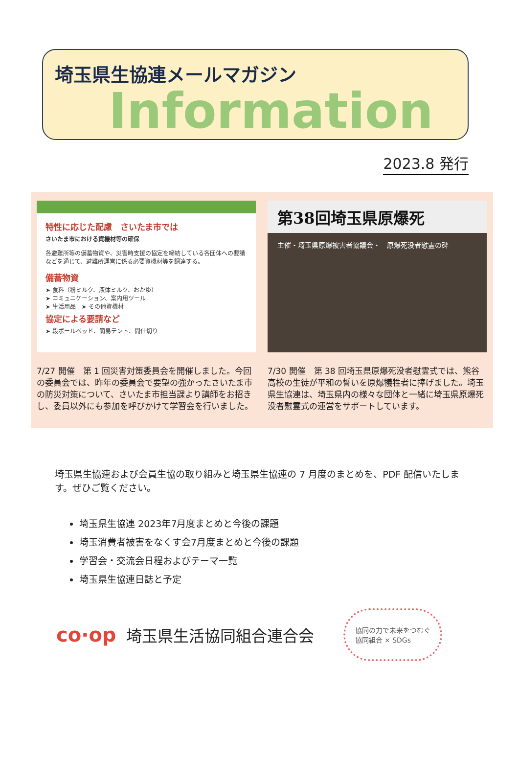埼玉県生協連メールマガジン
Information
2023.8 発行
特性に応じた配慮　さいたま市では
さいたま市における資機材等の確保
各避難所等の備蓄物資や、災害時支援の協定を締結している各団体への要請などを通じて、避難所運営に係る必要資機材等を調達する。
備蓄物資
➤ 食料（粉ミルク、液体ミルク、おかゆ）
➤ コミュニケーション、案内用ツール
➤ 生活用品　➤ その他資機材
協定による要請など
➤ 段ボールベッド、簡易テント、間仕切り
7/27 開催　第 1 回災害対策委員会を開催しました。今回の委員会では、昨年の委員会で要望の強かったさいたま市の防災対策について、さいたま市担当課より講師をお招きし、委員以外にも参加を呼びかけて学習会を行いました。
第38回埼玉県原爆死
主催・埼玉県原爆被害者協議会・　原爆死没者慰霊の碑
7/30 開催　第 38 回埼玉県原爆死没者慰霊式では、熊谷高校の生徒が平和の誓いを原爆犠牲者に捧げました。埼玉県生協連は、埼玉県内の様々な団体と一緒に埼玉県原爆死没者慰霊式の運営をサポートしています。
埼玉県生協連および会員生協の取り組みと埼玉県生協連の 7 月度のまとめを、PDF 配信いたします。ぜひご覧ください。
埼玉県生協連 2023年7月度まとめと今後の課題
埼玉消費者被害をなくす会7月度まとめと今後の課題
学習会・交流会日程およびテーマ一覧
埼玉県生協連日誌と予定
co·op 埼玉県生活協同組合連合会 協同の力で未来をつむぐ
協同組合 × SDGs